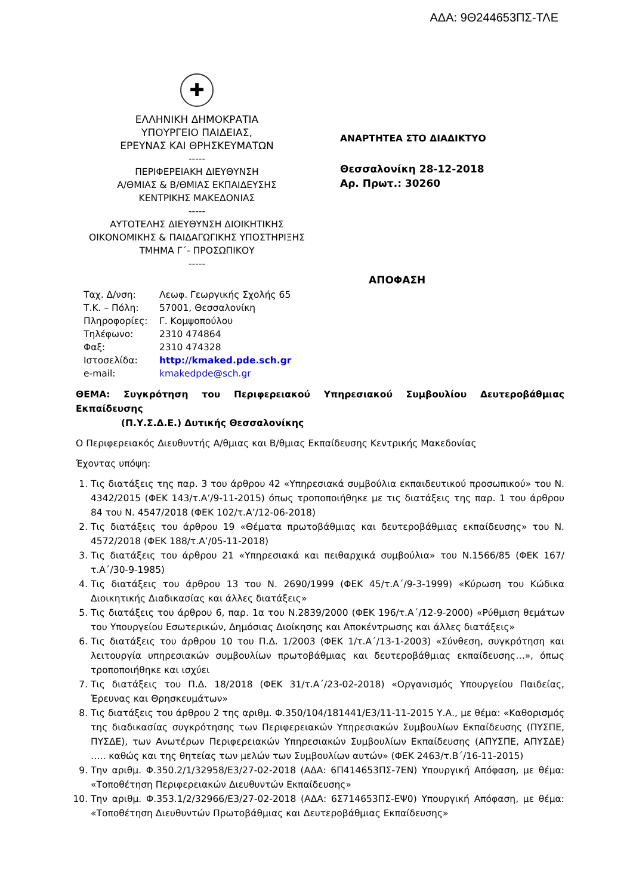ΑΔΑ: 9Θ244653ΠΣ-ΤΛΕ
✚
ΕΛΛΗΝΙΚΗ ΔΗΜΟΚΡΑΤΙΑ
ΥΠΟΥΡΓΕΙΟ ΠΑΙΔΕΙΑΣ,
ΕΡΕΥΝΑΣ ΚΑΙ ΘΡΗΣΚΕΥΜΑΤΩΝ
-----
ΠΕΡΙΦΕΡΕΙΑΚΗ ΔΙΕΥΘΥΝΣΗ
Α/ΘΜΙΑΣ & Β/ΘΜΙΑΣ ΕΚΠΑΙΔΕΥΣΗΣ
ΚΕΝΤΡΙΚΗΣ ΜΑΚΕΔΟΝΙΑΣ
-----
ΑΥΤΟΤΕΛΗΣ ΔΙΕΥΘΥΝΣΗ ΔΙΟΙΚΗΤΙΚΗΣ
ΟΙΚΟΝΟΜΙΚΗΣ & ΠΑΙΔΑΓΩΓΙΚΗΣ ΥΠΟΣΤΗΡΙΞΗΣ
ΤΜΗΜΑ Γ΄- ΠΡΟΣΩΠΙΚΟΥ
-----
ΑΝΑΡΤΗΤΕΑ ΣΤΟ ΔΙΑΔΙΚΤΥΟ
Θεσσαλονίκη 28-12-2018
Αρ. Πρωτ.: 30260
ΑΠΟΦΑΣΗ
Ταχ. Δ/νση: Λεωφ. Γεωργικής Σχολής 65
Τ.Κ. – Πόλη: 57001, Θεσσαλονίκη
Πληροφορίες: Γ. Κομψοπούλου
Τηλέφωνο: 2310 474864
Φαξ: 2310 474328
Ιστοσελίδα: http://kmaked.pde.sch.gr
e-mail: kmakedpde@sch.gr
ΘΕΜΑ: Συγκρότηση του Περιφερειακού Υπηρεσιακού Συμβουλίου Δευτεροβάθμιας Εκπαίδευσης
(Π.Υ.Σ.Δ.Ε.) Δυτικής Θεσσαλονίκης
Ο Περιφερειακός Διευθυντής Α/θμιας και Β/θμιας Εκπαίδευσης Κεντρικής Μακεδονίας
Έχοντας υπόψη:
1. Τις διατάξεις της παρ. 3 του άρθρου 42 «Υπηρεσιακά συμβούλια εκπαιδευτικού προσωπικού» του Ν. 4342/2015 (ΦΕΚ 143/τ.Α’/9-11-2015) όπως τροποποιήθηκε με τις διατάξεις της παρ. 1 του άρθρου 84 του Ν. 4547/2018 (ΦΕΚ 102/τ.Α’/12-06-2018)
2. Τις διατάξεις του άρθρου 19 «Θέματα πρωτοβάθμιας και δευτεροβάθμιας εκπαίδευσης» του Ν. 4572/2018 (ΦΕΚ 188/τ.Α’/05-11-2018)
3. Τις διατάξεις του άρθρου 21 «Υπηρεσιακά και πειθαρχικά συμβούλια» του Ν.1566/85 (ΦΕΚ 167/τ.Α΄/30-9-1985)
4. Τις διατάξεις του άρθρου 13 του Ν. 2690/1999 (ΦΕΚ 45/τ.Α΄/9-3-1999) «Κύρωση του Κώδικα Διοικητικής Διαδικασίας και άλλες διατάξεις»
5. Τις διατάξεις του άρθρου 6, παρ. 1α του Ν.2839/2000 (ΦΕΚ 196/τ.Α΄/12-9-2000) «Ρύθμιση θεμάτων του Υπουργείου Εσωτερικών, Δημόσιας Διοίκησης και Αποκέντρωσης και άλλες διατάξεις»
6. Τις διατάξεις του άρθρου 10 του Π.Δ. 1/2003 (ΦΕΚ 1/τ.Α΄/13-1-2003) «Σύνθεση, συγκρότηση και λειτουργία υπηρεσιακών συμβουλίων πρωτοβάθμιας και δευτεροβάθμιας εκπαίδευσης…», όπως τροποποιήθηκε και ισχύει
7. Τις διατάξεις του Π.Δ. 18/2018 (ΦΕΚ 31/τ.Α΄/23-02-2018) «Οργανισμός Υπουργείου Παιδείας, Έρευνας και Θρησκευμάτων»
8. Τις διατάξεις του άρθρου 2 της αριθμ. Φ.350/104/181441/Ε3/11-11-2015 Υ.Α., με θέμα: «Καθορισμός της διαδικασίας συγκρότησης των Περιφερειακών Υπηρεσιακών Συμβουλίων Εκπαίδευσης (ΠΥΣΠΕ, ΠΥΣΔΕ), των Ανωτέρων Περιφερειακών Υπηρεσιακών Συμβουλίων Εκπαίδευσης (ΑΠΥΣΠΕ, ΑΠΥΣΔΕ) ….. καθώς και της θητείας των μελών των Συμβουλίων αυτών» (ΦΕΚ 2463/τ.Β΄/16-11-2015)
9. Την αριθμ. Φ.350.2/1/32958/Ε3/27-02-2018 (ΑΔΑ: 6Π414653ΠΣ-7ΕΝ) Υπουργική Απόφαση, με θέμα: «Τοποθέτηση Περιφερειακών Διευθυντών Εκπαίδευσης»
10. Την αριθμ. Φ.353.1/2/32966/Ε3/27-02-2018 (ΑΔΑ: 6Σ714653ΠΣ-ΕΨ0) Υπουργική Απόφαση, με θέμα: «Τοποθέτηση Διευθυντών Πρωτοβάθμιας και Δευτεροβάθμιας Εκπαίδευσης»